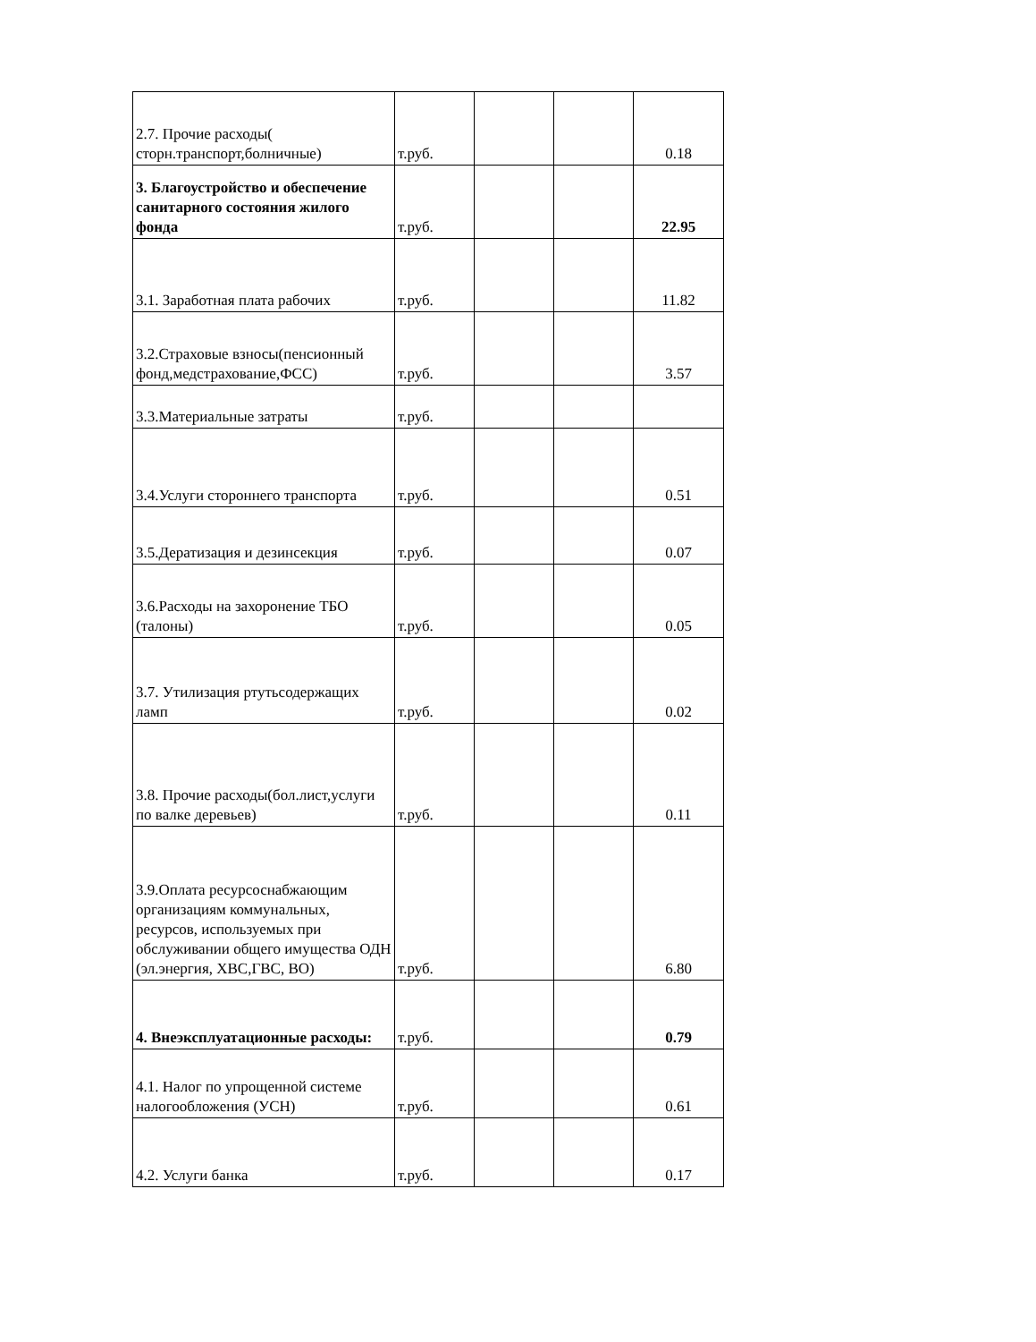| 2.7. Прочие расходы( сторн.транспорт,болничные) | т.руб. | | | 0.18 |
| 3. Благоустройство и обеспечение санитарного состояния жилого фонда | т.руб. | | | 22.95 |
| 3.1. Заработная плата рабочих | т.руб. | | | 11.82 |
| 3.2.Страховые взносы(пенсионный фонд,медстрахование,ФСС) | т.руб. | | | 3.57 |
| 3.3.Материальные затраты | т.руб. | | | |
| 3.4.Услуги стороннего транспорта | т.руб. | | | 0.51 |
| 3.5.Дератизация и дезинсекция | т.руб. | | | 0.07 |
| 3.6.Расходы на захоронение ТБО (талоны) | т.руб. | | | 0.05 |
| 3.7. Утилизация ртутьсодержащих ламп | т.руб. | | | 0.02 |
| 3.8. Прочие расходы(бол.лист,услуги по валке деревьев) | т.руб. | | | 0.11 |
| 3.9.Оплата ресурсоснабжающим организациям коммунальных, ресурсов, используемых при обслуживании общего имущества ОДН (эл.энергия, ХВС,ГВС, ВО) | т.руб. | | | 6.80 |
| 4. Внеэксплуатационные расходы: | т.руб. | | | 0.79 |
| 4.1. Налог по упрощенной системе налогообложения (УСН) | т.руб. | | | 0.61 |
| 4.2. Услуги банка | т.руб. | | | 0.17 |